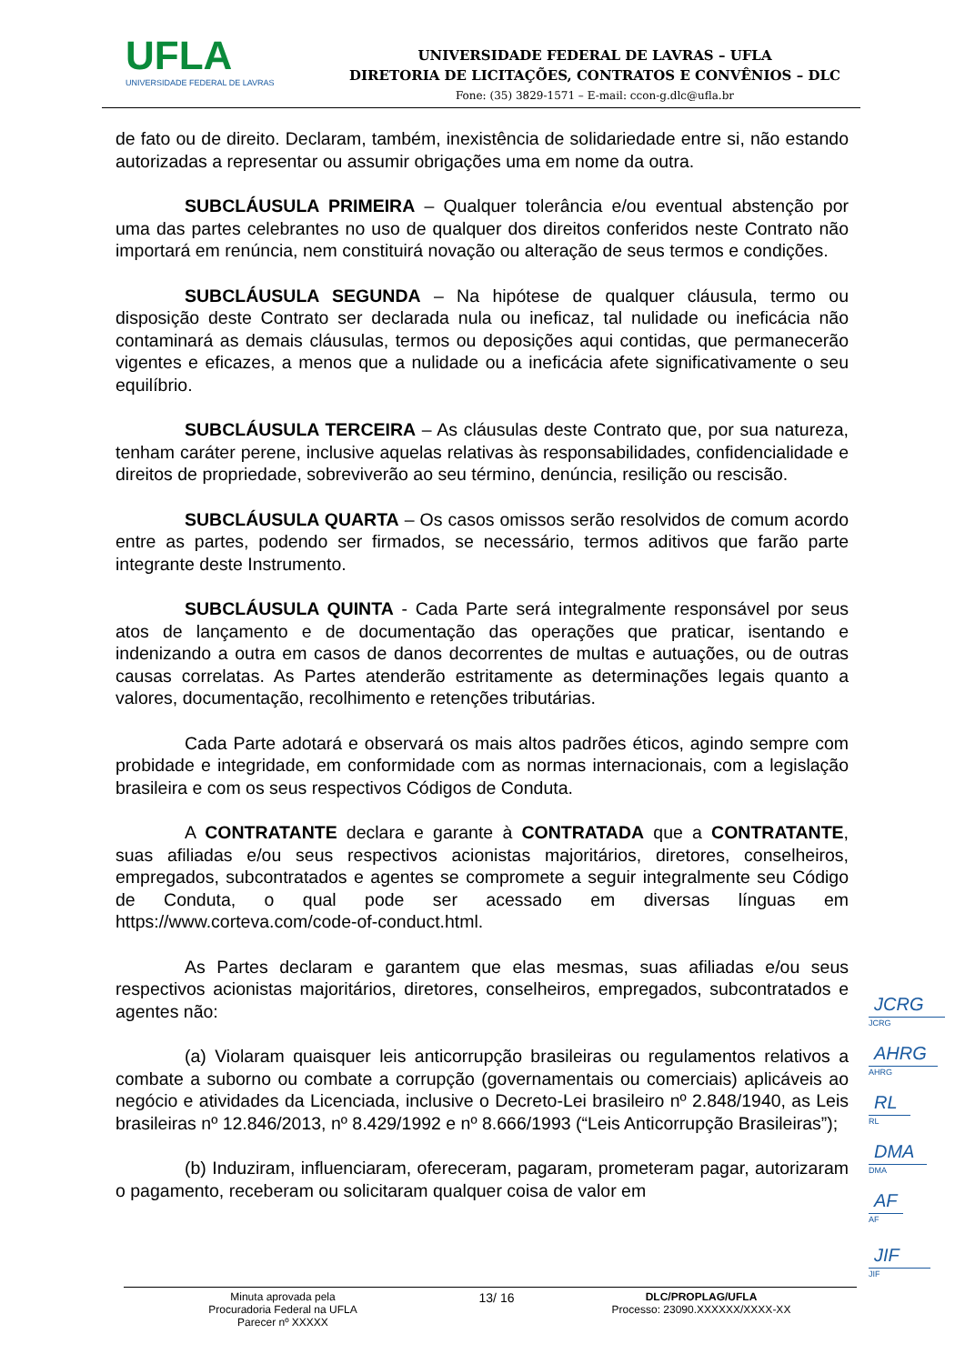UFLA
UNIVERSIDADE FEDERAL DE LAVRAS
UNIVERSIDADE FEDERAL DE LAVRAS – UFLA
DIRETORIA DE LICITAÇÕES, CONTRATOS E CONVÊNIOS – DLC
Fone: (35) 3829-1571 – E-mail: ccon-g.dlc@ufla.br
de fato ou de direito. Declaram, também, inexistência de solidariedade entre si, não estando autorizadas a representar ou assumir obrigações uma em nome da outra.
SUBCLÁUSULA PRIMEIRA – Qualquer tolerância e/ou eventual abstenção por uma das partes celebrantes no uso de qualquer dos direitos conferidos neste Contrato não importará em renúncia, nem constituirá novação ou alteração de seus termos e condições.
SUBCLÁUSULA SEGUNDA – Na hipótese de qualquer cláusula, termo ou disposição deste Contrato ser declarada nula ou ineficaz, tal nulidade ou ineficácia não contaminará as demais cláusulas, termos ou deposições aqui contidas, que permanecerão vigentes e eficazes, a menos que a nulidade ou a ineficácia afete significativamente o seu equilíbrio.
SUBCLÁUSULA TERCEIRA – As cláusulas deste Contrato que, por sua natureza, tenham caráter perene, inclusive aquelas relativas às responsabilidades, confidencialidade e direitos de propriedade, sobreviverão ao seu término, denúncia, resilição ou rescisão.
SUBCLÁUSULA QUARTA – Os casos omissos serão resolvidos de comum acordo entre as partes, podendo ser firmados, se necessário, termos aditivos que farão parte integrante deste Instrumento.
SUBCLÁUSULA QUINTA - Cada Parte será integralmente responsável por seus atos de lançamento e de documentação das operações que praticar, isentando e indenizando a outra em casos de danos decorrentes de multas e autuações, ou de outras causas correlatas. As Partes atenderão estritamente as determinações legais quanto a valores, documentação, recolhimento e retenções tributárias.
Cada Parte adotará e observará os mais altos padrões éticos, agindo sempre com probidade e integridade, em conformidade com as normas internacionais, com a legislação brasileira e com os seus respectivos Códigos de Conduta.
A CONTRATANTE declara e garante à CONTRATADA que a CONTRATANTE, suas afiliadas e/ou seus respectivos acionistas majoritários, diretores, conselheiros, empregados, subcontratados e agentes se compromete a seguir integralmente seu Código de Conduta, o qual pode ser acessado em diversas línguas em https://www.corteva.com/code-of-conduct.html.
As Partes declaram e garantem que elas mesmas, suas afiliadas e/ou seus respectivos acionistas majoritários, diretores, conselheiros, empregados, subcontratados e agentes não:
(a) Violaram quaisquer leis anticorrupção brasileiras ou regulamentos relativos a combate a suborno ou combate a corrupção (governamentais ou comerciais) aplicáveis ao negócio e atividades da Licenciada, inclusive o Decreto-Lei brasileiro nº 2.848/1940, as Leis brasileiras nº 12.846/2013, nº 8.429/1992 e nº 8.666/1993 (“Leis Anticorrupção Brasileiras”);
(b) Induziram, influenciaram, ofereceram, pagaram, prometeram pagar, autorizaram o pagamento, receberam ou solicitaram qualquer coisa de valor em
JCRG
JCRG
AHRG
AHRG
RL
RL
DMA
DMA
AF
AF
JIF
JIF
Minuta aprovada pela
Procuradoria Federal na UFLA
Parecer nº XXXXX
13/ 16
DLC/PROPLAG/UFLA
Processo: 23090.XXXXXX/XXXX-XX